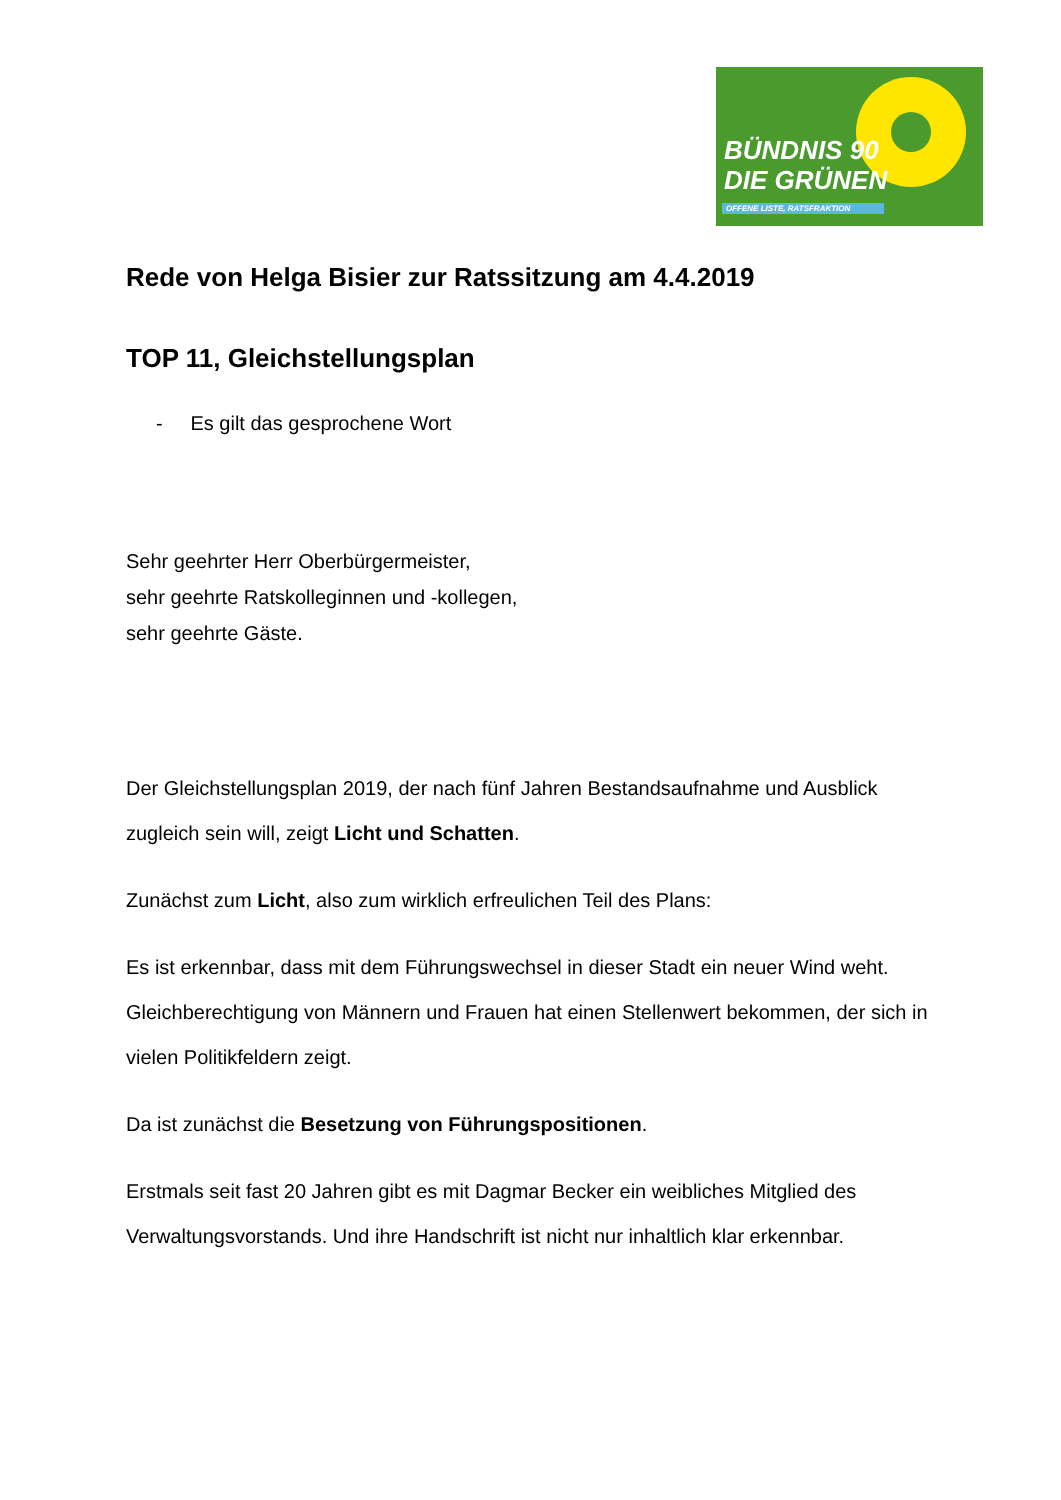BÜNDNIS 90
DIE GRÜNEN
OFFENE LISTE, RATSFRAKTION
Rede von Helga Bisier zur Ratssitzung am 4.4.2019
TOP 11, Gleichstellungsplan
- Es gilt das gesprochene Wort
Sehr geehrter Herr Oberbürgermeister,
sehr geehrte Ratskolleginnen und -kollegen,
sehr geehrte Gäste.
Der Gleichstellungsplan 2019, der nach fünf Jahren Bestandsaufnahme und Ausblick zugleich sein will, zeigt Licht und Schatten.
Zunächst zum Licht, also zum wirklich erfreulichen Teil des Plans:
Es ist erkennbar, dass mit dem Führungswechsel in dieser Stadt ein neuer Wind weht. Gleichberechtigung von Männern und Frauen hat einen Stellenwert bekommen, der sich in vielen Politikfeldern zeigt.
Da ist zunächst die Besetzung von Führungspositionen.
Erstmals seit fast 20 Jahren gibt es mit Dagmar Becker ein weibliches Mitglied des Verwaltungsvorstands. Und ihre Handschrift ist nicht nur inhaltlich klar erkennbar.